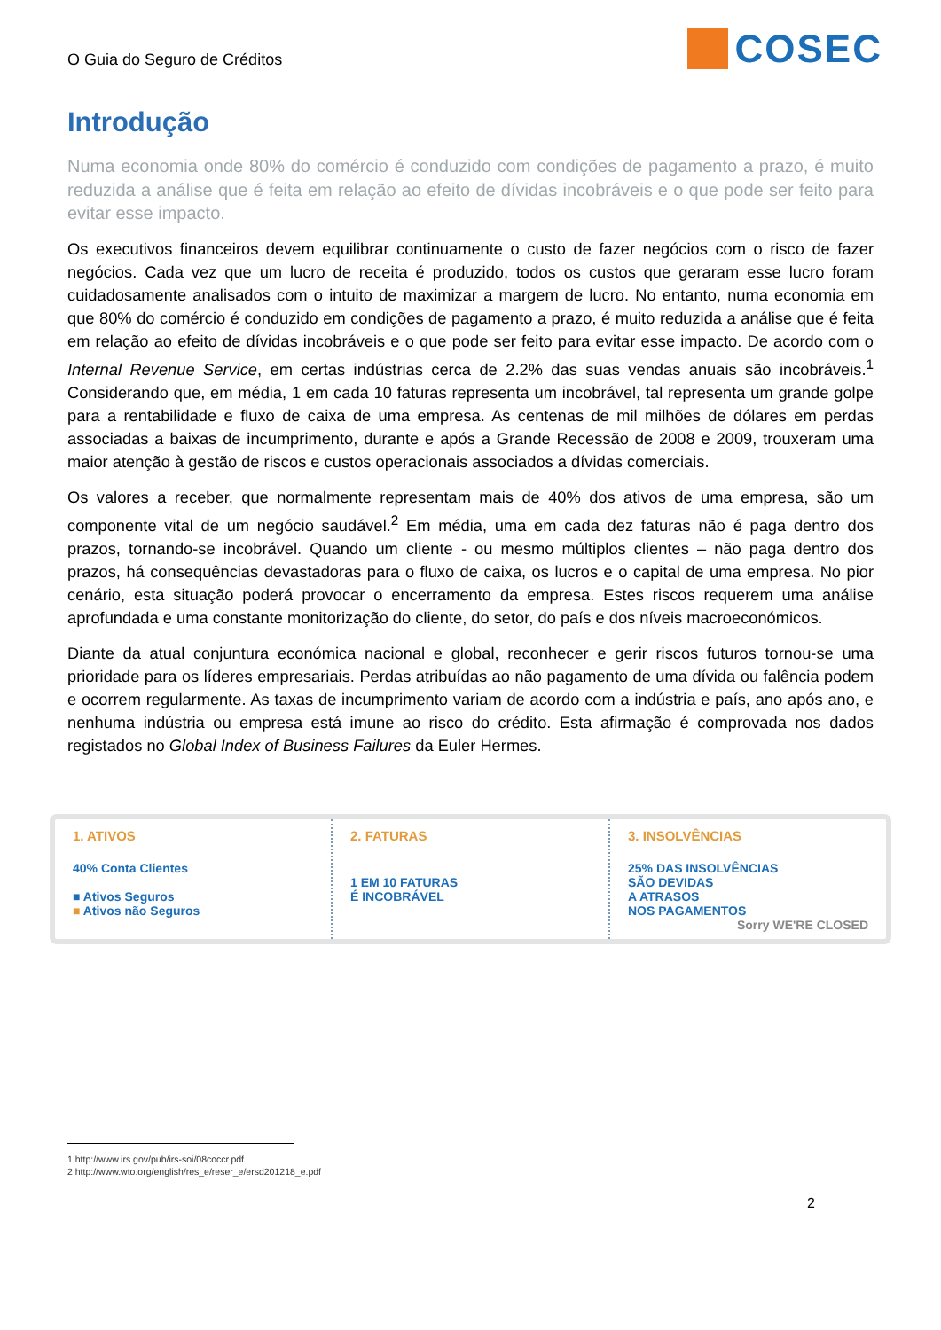O Guia do Seguro de Créditos
COSEC
Introdução
Numa economia onde 80% do comércio é conduzido com condições de pagamento a prazo, é muito reduzida a análise que é feita em relação ao efeito de dívidas incobráveis e o que pode ser feito para evitar esse impacto.
Os executivos financeiros devem equilibrar continuamente o custo de fazer negócios com o risco de fazer negócios. Cada vez que um lucro de receita é produzido, todos os custos que geraram esse lucro foram cuidadosamente analisados com o intuito de maximizar a margem de lucro. No entanto, numa economia em que 80% do comércio é conduzido em condições de pagamento a prazo, é muito reduzida a análise que é feita em relação ao efeito de dívidas incobráveis e o que pode ser feito para evitar esse impacto. De acordo com o Internal Revenue Service, em certas indústrias cerca de 2.2% das suas vendas anuais são incobráveis.<sup>1</sup> Considerando que, em média, 1 em cada 10 faturas representa um incobrável, tal representa um grande golpe para a rentabilidade e fluxo de caixa de uma empresa. As centenas de mil milhões de dólares em perdas associadas a baixas de incumprimento, durante e após a Grande Recessão de 2008 e 2009, trouxeram uma maior atenção à gestão de riscos e custos operacionais associados a dívidas comerciais.
Os valores a receber, que normalmente representam mais de 40% dos ativos de uma empresa, são um componente vital de um negócio saudável.<sup>2</sup> Em média, uma em cada dez faturas não é paga dentro dos prazos, tornando-se incobrável. Quando um cliente - ou mesmo múltiplos clientes – não paga dentro dos prazos, há consequências devastadoras para o fluxo de caixa, os lucros e o capital de uma empresa. No pior cenário, esta situação poderá provocar o encerramento da empresa. Estes riscos requerem uma análise aprofundada e uma constante monitorização do cliente, do setor, do país e dos níveis macroeconómicos.
Diante da atual conjuntura económica nacional e global, reconhecer e gerir riscos futuros tornou-se uma prioridade para os líderes empresariais. Perdas atribuídas ao não pagamento de uma dívida ou falência podem e ocorrem regularmente. As taxas de incumprimento variam de acordo com a indústria e país, ano após ano, e nenhuma indústria ou empresa está imune ao risco do crédito. Esta afirmação é comprovada nos dados registados no Global Index of Business Failures da Euler Hermes.
1. ATIVOS
40% Conta Clientes
■ Ativos Seguros
■ Ativos não Seguros
2. FATURAS
1 EM 10 FATURAS
É INCOBRÁVEL
3. INSOLVÊNCIAS
25% DAS INSOLVÊNCIAS
SÃO DEVIDAS
A ATRASOS
NOS PAGAMENTOS Sorry WE'RE CLOSED
1 http://www.irs.gov/pub/irs-soi/08coccr.pdf
2 http://www.wto.org/english/res_e/reser_e/ersd201218_e.pdf
2